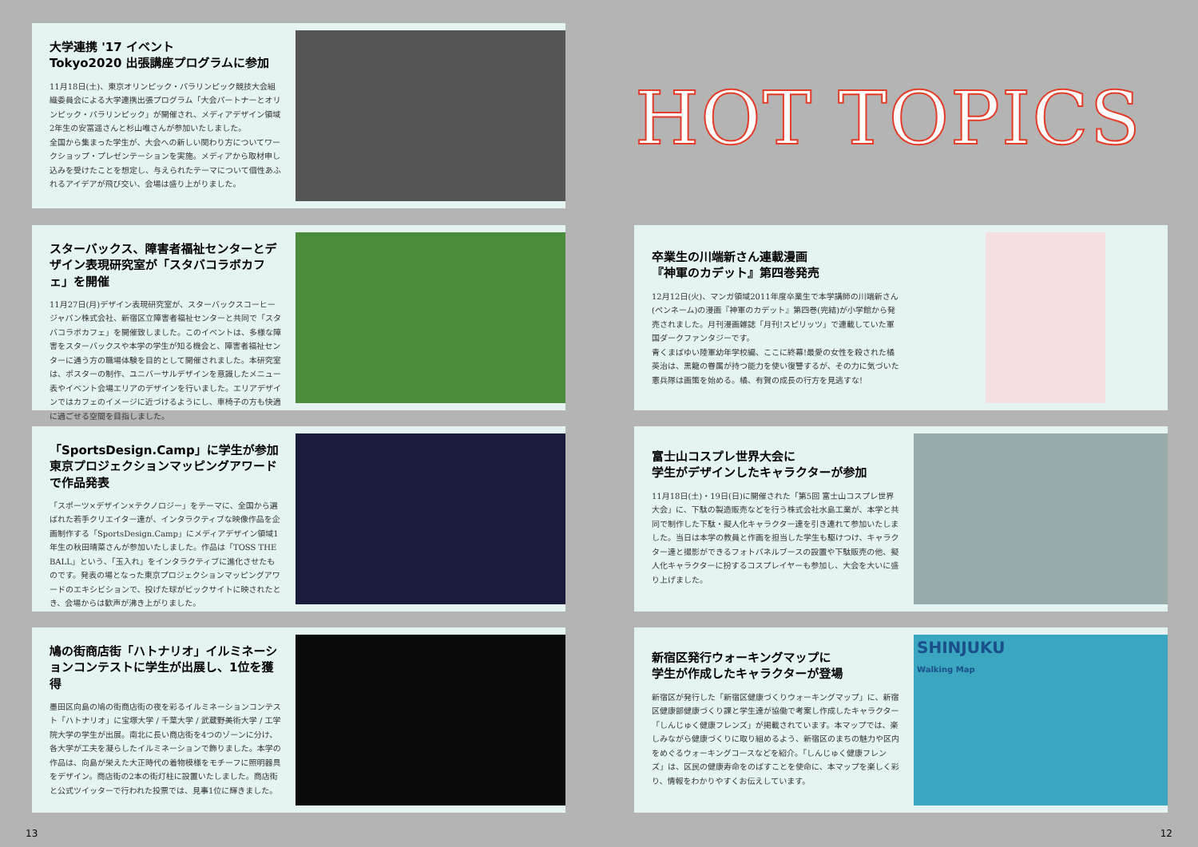大学連携 '17 イベント
Tokyo2020 出張講座プログラムに参加
11月18日(土)、東京オリンピック・パラリンピック競技大会組織委員会による大学連携出張プログラム「大会パートナーとオリンピック・パラリンピック」が開催され、メディアデザイン領域2年生の安冨遥さんと杉山唯さんが参加いたしました。
全国から集まった学生が、大会への新しい関わり方についてワークショップ・プレゼンテーションを実施。メディアから取材申し込みを受けたことを想定し、与えられたテーマについて個性あふれるアイデアが飛び交い、会場は盛り上がりました。
スターバックス、障害者福祉センターとデザイン表現研究室が「スタバコラボカフェ」を開催
11月27日(月)デザイン表現研究室が、スターバックスコーヒージャパン株式会社、新宿区立障害者福祉センターと共同で「スタバコラボカフェ」を開催致しました。このイベントは、多様な障害をスターバックスや本学の学生が知る機会と、障害者福祉センターに通う方の職場体験を目的として開催されました。本研究室は、ポスターの制作、ユニバーサルデザインを意識したメニュー表やイベント会場エリアのデザインを行いました。エリアデザインではカフェのイメージに近づけるようにし、車椅子の方も快適に過ごせる空間を目指しました。
「SportsDesign.Camp」に学生が参加
東京プロジェクションマッピングアワードで作品発表
「スポーツ×デザイン×テクノロジー」をテーマに、全国から選ばれた若手クリエイター達が、インタラクティブな映像作品を企画制作する「SportsDesign.Camp」にメディアデザイン領域1年生の秋田晴菜さんが参加いたしました。作品は「TOSS THE BALL」という、「玉入れ」をインタラクティブに進化させたものです。発表の場となった東京プロジェクションマッピングアワードのエキシビションで、投げた球がビックサイトに映されたとき、会場からは歓声が沸き上がりました。
鳩の街商店街「ハトナリオ」イルミネーションコンテストに学生が出展し、1位を獲得
墨田区向島の鳩の街商店街の夜を彩るイルミネーションコンテスト「ハトナリオ」に宝塚大学 / 千葉大学 / 武蔵野美術大学 / 工学院大学の学生が出展。南北に長い商店街を4つのゾーンに分け、各大学が工夫を凝らしたイルミネーションで飾りました。本学の作品は、向島が栄えた大正時代の着物模様をモチーフに照明器具をデザイン。商店街の2本の街灯柱に設置いたしました。商店街と公式ツイッターで行われた投票では、見事1位に輝きました。
13
HOT TOPICS
卒業生の川端新さん連載漫画
『神軍のカデット』第四巻発売
12月12日(火)、マンガ領域2011年度卒業生で本学講師の川端新さん(ペンネーム)の漫画『神軍のカデット』第四巻(完結)が小学館から発売されました。月刊漫画雑誌「月刊!スピリッツ」で連載していた軍国ダークファンタジーです。
青くまばゆい陸軍幼年学校編、ここに終幕!最愛の女性を殺された橘英治は、黒龍の眷属が持つ能力を使い復讐するが、その力に気づいた憲兵隊は画策を始める。橘、有賀の成長の行方を見逃すな!
富士山コスプレ世界大会に
学生がデザインしたキャラクターが参加
11月18日(土)・19日(日)に開催された「第5回 富士山コスプレ世界大会」に、下駄の製造販売などを行う株式会社水島工業が、本学と共同で制作した下駄・擬人化キャラクター達を引き連れて参加いたしました。当日は本学の教員と作画を担当した学生も駆けつけ、キャラクター達と撮影ができるフォトパネルブースの設置や下駄販売の他、擬人化キャラクターに扮するコスプレイヤーも参加し、大会を大いに盛り上げました。
新宿区発行ウォーキングマップに
学生が作成したキャラクターが登場
新宿区が発行した「新宿区健康づくりウォーキングマップ」に、新宿区健康部健康づくり課と学生達が協働で考案し作成したキャラクター「しんじゅく健康フレンズ」が掲載されています。本マップでは、楽しみながら健康づくりに取り組めるよう、新宿区のまちの魅力や区内をめぐるウォーキングコースなどを紹介。「しんじゅく健康フレンズ」は、区民の健康寿命をのばすことを使命に、本マップを楽しく彩り、情報をわかりやすくお伝えしています。
SHINJUKU
Walking Map
12